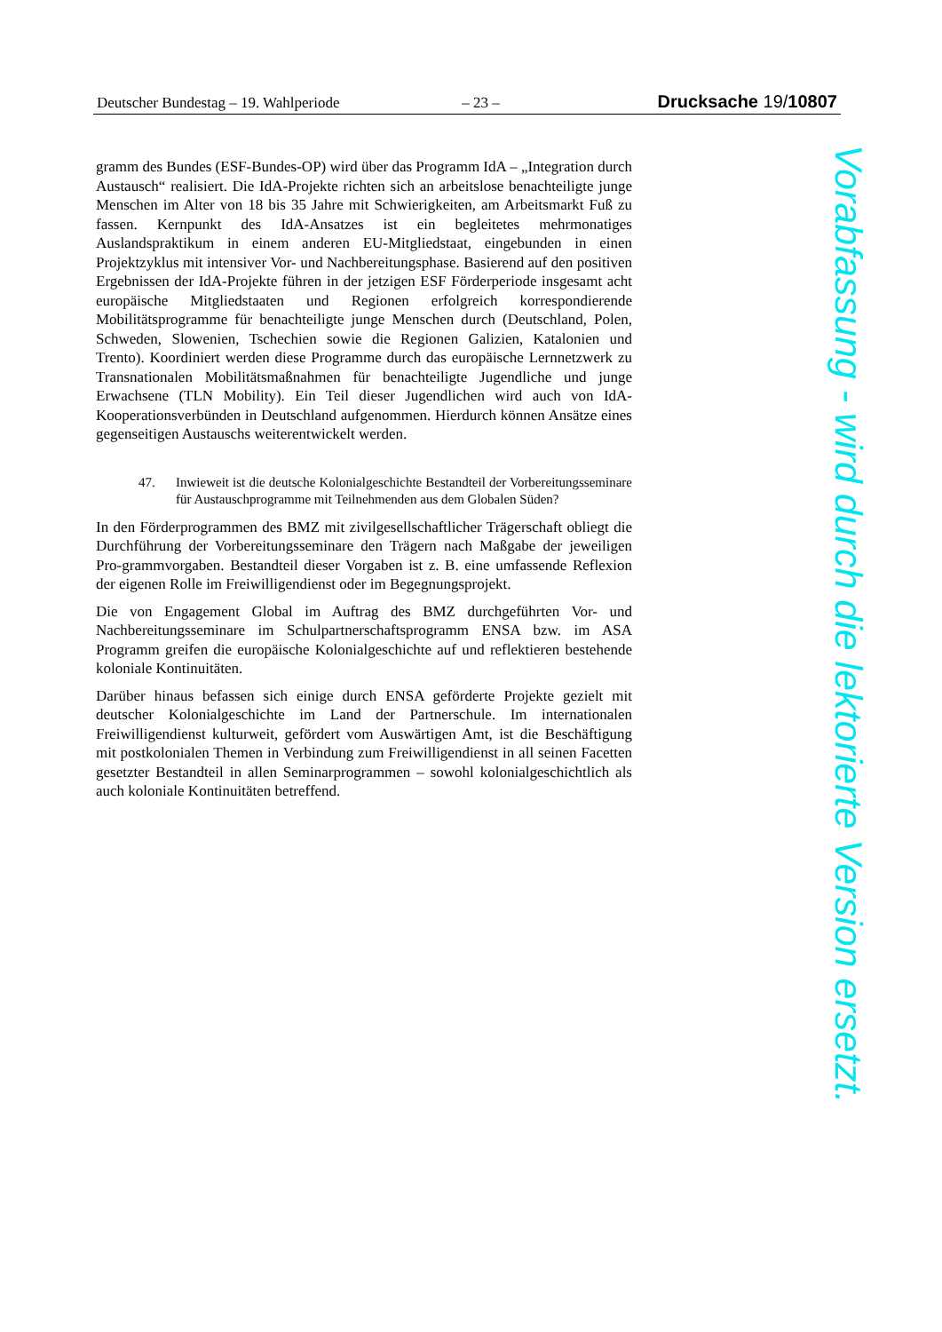Deutscher Bundestag – 19. Wahlperiode – 23 – Drucksache 19/10807
gramm des Bundes (ESF-Bundes-OP) wird über das Programm IdA – „Integration durch Austausch“ realisiert. Die IdA-Projekte richten sich an arbeitslose benachteiligte junge Menschen im Alter von 18 bis 35 Jahre mit Schwierigkeiten, am Arbeitsmarkt Fuß zu fassen. Kernpunkt des IdA-Ansatzes ist ein begleitetes mehrmonatiges Auslandspraktikum in einem anderen EU-Mitgliedstaat, eingebunden in einen Projektzyklus mit intensiver Vor- und Nachbereitungsphase. Basierend auf den positiven Ergebnissen der IdA-Projekte führen in der jetzigen ESF Förderperiode insgesamt acht europäische Mitgliedstaaten und Regionen erfolgreich korrespondierende Mobilitätsprogramme für benachteiligte junge Menschen durch (Deutschland, Polen, Schweden, Slowenien, Tschechien sowie die Regionen Galizien, Katalonien und Trento). Koordiniert werden diese Programme durch das europäische Lernnetzwerk zu Transnationalen Mobilitätsmaßnahmen für benachteiligte Jugendliche und junge Erwachsene (TLN Mobility). Ein Teil dieser Jugendlichen wird auch von IdA-Kooperationsverbünden in Deutschland aufgenommen. Hierdurch können Ansätze eines gegenseitigen Austauschs weiterentwickelt werden.
47. Inwieweit ist die deutsche Kolonialgeschichte Bestandteil der Vorbereitungsseminare für Austauschprogramme mit Teilnehmenden aus dem Globalen Süden?
In den Förderprogrammen des BMZ mit zivilgesellschaftlicher Trägerschaft obliegt die Durchführung der Vorbereitungsseminare den Trägern nach Maßgabe der jeweiligen Pro-grammvorgaben. Bestandteil dieser Vorgaben ist z. B. eine umfassende Reflexion der eigenen Rolle im Freiwilligendienst oder im Begegnungsprojekt.
Die von Engagement Global im Auftrag des BMZ durchgeführten Vor- und Nachbereitungsseminare im Schulpartnerschaftsprogramm ENSA bzw. im ASA Programm greifen die europäische Kolonialgeschichte auf und reflektieren bestehende koloniale Kontinuitäten.
Darüber hinaus befassen sich einige durch ENSA geförderte Projekte gezielt mit deutscher Kolonialgeschichte im Land der Partnerschule. Im internationalen Freiwilligendienst kulturweit, gefördert vom Auswärtigen Amt, ist die Beschäftigung mit postkolonialen Themen in Verbindung zum Freiwilligendienst in all seinen Facetten gesetzter Bestandteil in allen Seminarprogrammen – sowohl kolonialgeschichtlich als auch koloniale Kontinuitäten betreffend.
Vorabfassung - wird durch die lektorierte Version ersetzt.